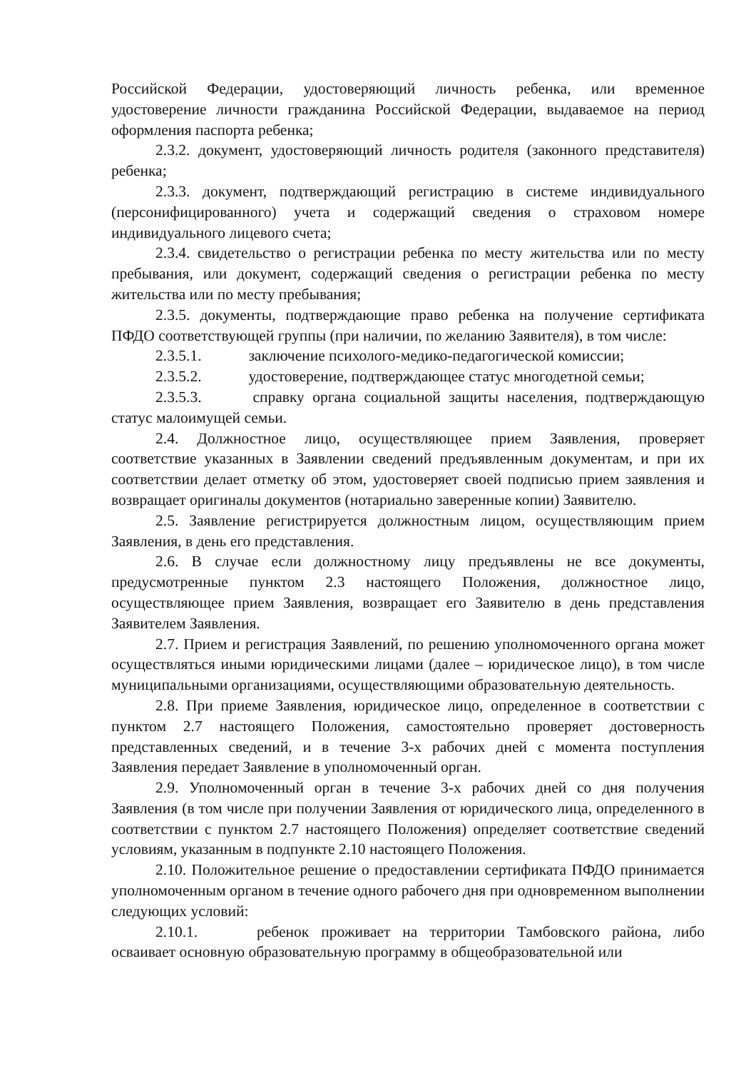Российской Федерации, удостоверяющий личность ребенка, или временное удостоверение личности гражданина Российской Федерации, выдаваемое на период оформления паспорта ребенка;
2.3.2. документ, удостоверяющий личность родителя (законного представителя) ребенка;
2.3.3. документ, подтверждающий регистрацию в системе индивидуального (персонифицированного) учета и содержащий сведения о страховом номере индивидуального лицевого счета;
2.3.4. свидетельство о регистрации ребенка по месту жительства или по месту пребывания, или документ, содержащий сведения о регистрации ребенка по месту жительства или по месту пребывания;
2.3.5. документы, подтверждающие право ребенка на получение сертификата ПФДО соответствующей группы (при наличии, по желанию Заявителя), в том числе:
2.3.5.1. заключение психолого-медико-педагогической комиссии;
2.3.5.2. удостоверение, подтверждающее статус многодетной семьи;
2.3.5.3. справку органа социальной защиты населения, подтверждающую статус малоимущей семьи.
2.4. Должностное лицо, осуществляющее прием Заявления, проверяет соответствие указанных в Заявлении сведений предъявленным документам, и при их соответствии делает отметку об этом, удостоверяет своей подписью прием заявления и возвращает оригиналы документов (нотариально заверенные копии) Заявителю.
2.5. Заявление регистрируется должностным лицом, осуществляющим прием Заявления, в день его представления.
2.6. В случае если должностному лицу предъявлены не все документы, предусмотренные пунктом 2.3 настоящего Положения, должностное лицо, осуществляющее прием Заявления, возвращает его Заявителю в день представления Заявителем Заявления.
2.7. Прием и регистрация Заявлений, по решению уполномоченного органа может осуществляться иными юридическими лицами (далее – юридическое лицо), в том числе муниципальными организациями, осуществляющими образовательную деятельность.
2.8. При приеме Заявления, юридическое лицо, определенное в соответствии с пунктом 2.7 настоящего Положения, самостоятельно проверяет достоверность представленных сведений, и в течение 3-х рабочих дней с момента поступления Заявления передает Заявление в уполномоченный орган.
2.9. Уполномоченный орган в течение 3-х рабочих дней со дня получения Заявления (в том числе при получении Заявления от юридического лица, определенного в соответствии с пунктом 2.7 настоящего Положения) определяет соответствие сведений условиям, указанным в подпункте 2.10 настоящего Положения.
2.10. Положительное решение о предоставлении сертификата ПФДО принимается уполномоченным органом в течение одного рабочего дня при одновременном выполнении следующих условий:
2.10.1. ребенок проживает на территории Тамбовского района, либо осваивает основную образовательную программу в общеобразовательной или